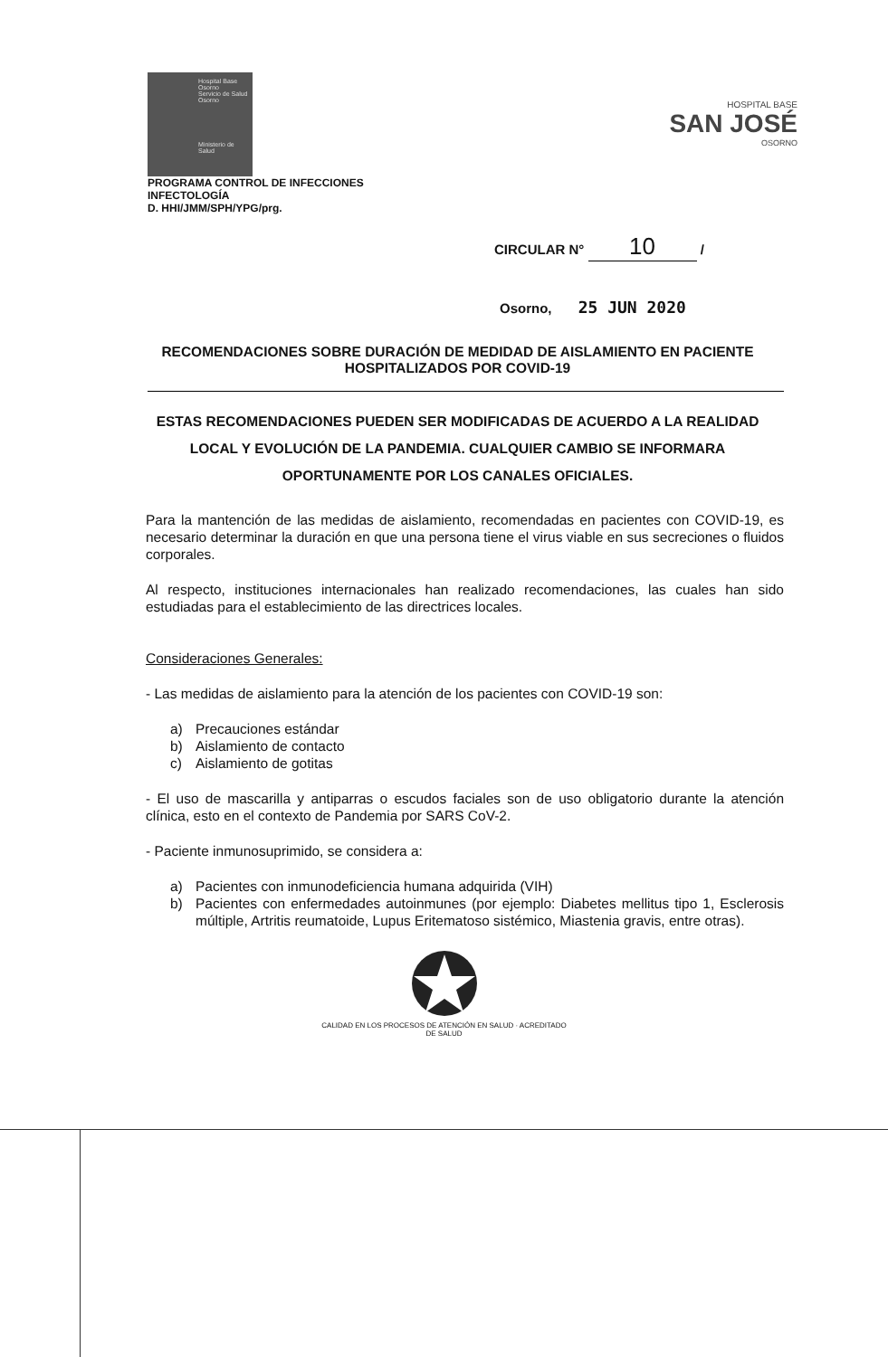Hospital Base Osorno
Servicio de Salud Osorno
Ministerio de Salud
HOSPITAL BASE
SAN JOSÉ
OSORNO
PROGRAMA CONTROL DE INFECCIONES
INFECTOLOGÍA
D. HHI/JMM/SPH/YPG/prg.
CIRCULAR N° 10 /
Osorno, 25 JUN 2020
RECOMENDACIONES SOBRE DURACIÓN DE MEDIDAD DE AISLAMIENTO EN PACIENTE HOSPITALIZADOS POR COVID-19
ESTAS RECOMENDACIONES PUEDEN SER MODIFICADAS DE ACUERDO A LA REALIDAD LOCAL Y EVOLUCIÓN DE LA PANDEMIA. CUALQUIER CAMBIO SE INFORMARA OPORTUNAMENTE POR LOS CANALES OFICIALES.
Para la mantención de las medidas de aislamiento, recomendadas en pacientes con COVID-19, es necesario determinar la duración en que una persona tiene el virus viable en sus secreciones o fluidos corporales.
Al respecto, instituciones internacionales han realizado recomendaciones, las cuales han sido estudiadas para el establecimiento de las directrices locales.
Consideraciones Generales:
- Las medidas de aislamiento para la atención de los pacientes con COVID-19 son:
a) Precauciones estándar
b) Aislamiento de contacto
c) Aislamiento de gotitas
- El uso de mascarilla y antiparras o escudos faciales son de uso obligatorio durante la atención clínica, esto en el contexto de Pandemia por SARS CoV-2.
- Paciente inmunosuprimido, se considera a:
a) Pacientes con inmunodeficiencia humana adquirida (VIH)
b) Pacientes con enfermedades autoinmunes (por ejemplo: Diabetes mellitus tipo 1, Esclerosis múltiple, Artritis reumatoide, Lupus Eritematoso sistémico, Miastenia gravis, entre otras).
CALIDAD EN LOS PROCESOS DE ATENCIÓN EN SALUD · ACREDITADO
DE SALUD